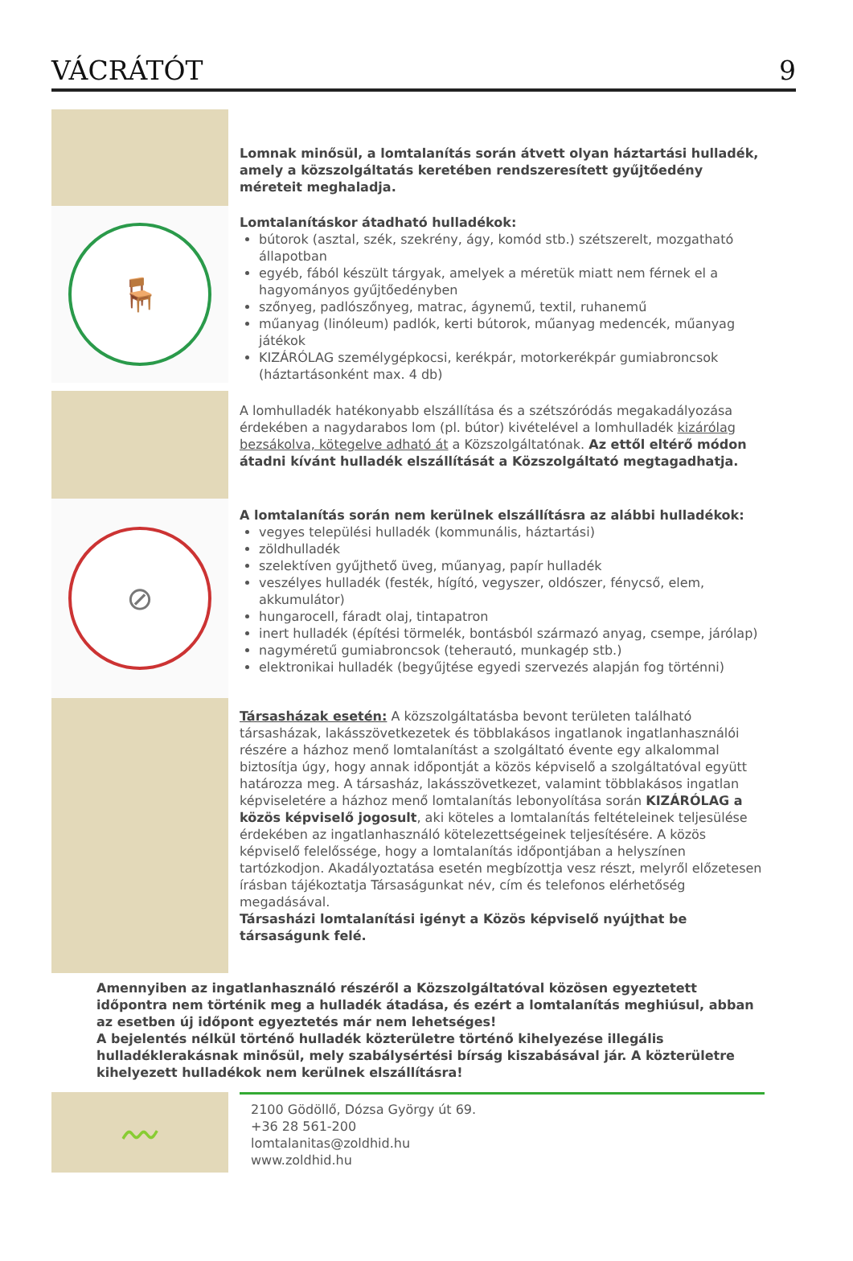VÁCRÁTÓT 9
Lomnak minősül, a lomtalanítás során átvett olyan háztartási hulladék, amely a közszolgáltatás keretében rendszeresített gyűjtőedény méreteit meghaladja.
🪑
Lomtalanításkor átadható hulladékok:
bútorok (asztal, szék, szekrény, ágy, komód stb.) szétszerelt, mozgatható állapotban
egyéb, fából készült tárgyak, amelyek a méretük miatt nem férnek el a hagyományos gyűjtőedényben
szőnyeg, padlószőnyeg, matrac, ágynemű, textil, ruhanemű
műanyag (linóleum) padlók, kerti bútorok, műanyag medencék, műanyag játékok
KIZÁRÓLAG személygépkocsi, kerékpár, motorkerékpár gumiabroncsok (háztartásonként max. 4 db)
A lomhulladék hatékonyabb elszállítása és a szétszóródás megakadályozása érdekében a nagydarabos lom (pl. bútor) kivételével a lomhulladék kizárólag bezsákolva, kötegelve adható át a Közszolgáltatónak. Az ettől eltérő módon átadni kívánt hulladék elszállítását a Közszolgáltató megtagadhatja.
⊘
A lomtalanítás során nem kerülnek elszállításra az alábbi hulladékok:
vegyes települési hulladék (kommunális, háztartási)
zöldhulladék
szelektíven gyűjthető üveg, műanyag, papír hulladék
veszélyes hulladék (festék, hígító, vegyszer, oldószer, fénycső, elem, akkumulátor)
hungarocell, fáradt olaj, tintapatron
inert hulladék (építési törmelék, bontásból származó anyag, csempe, járólap)
nagyméretű gumiabroncsok (teherautó, munkagép stb.)
elektronikai hulladék (begyűjtése egyedi szervezés alapján fog történni)
Társasházak esetén: A közszolgáltatásba bevont területen található társasházak, lakásszövetkezetek és többlakásos ingatlanok ingatlanhasználói részére a házhoz menő lomtalanítást a szolgáltató évente egy alkalommal biztosítja úgy, hogy annak időpontját a közös képviselő a szolgáltatóval együtt határozza meg. A társasház, lakásszövetkezet, valamint többlakásos ingatlan képviseletére a házhoz menő lomtalanítás lebonyolítása során KIZÁRÓLAG a közös képviselő jogosult, aki köteles a lomtalanítás feltételeinek teljesülése érdekében az ingatlanhasználó kötelezettségeinek teljesítésére. A közös képviselő felelőssége, hogy a lomtalanítás időpontjában a helyszínen tartózkodjon. Akadályoztatása esetén megbízottja vesz részt, melyről előzetesen írásban tájékoztatja Társaságunkat név, cím és telefonos elérhetőség megadásával.
Társasházi lomtalanítási igényt a Közös képviselő nyújthat be társaságunk felé.
Amennyiben az ingatlanhasználó részéről a Közszolgáltatóval közösen egyeztetett időpontra nem történik meg a hulladék átadása, és ezért a lomtalanítás meghiúsul, abban az esetben új időpont egyeztetés már nem lehetséges!
A bejelentés nélkül történő hulladék közterületre történő kihelyezése illegális hulladéklerakásnak minősül, mely szabálysértési bírság kiszabásával jár. A közterületre kihelyezett hulladékok nem kerülnek elszállításra!
〰
2100 Gödöllő, Dózsa György út 69.
+36 28 561-200
lomtalanitas@zoldhid.hu
www.zoldhid.hu